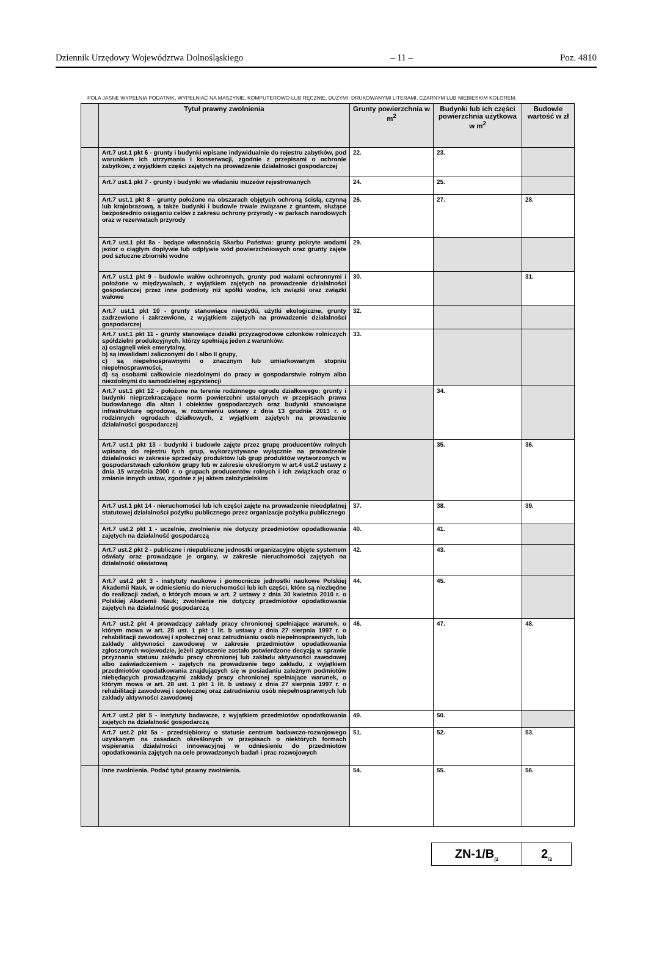Dziennik Urzędowy Województwa Dolnośląskiego – 11 – Poz. 4810
POLA JASNE WYPEŁNIA PODATNIK. WYPEŁNIAĆ NA MASZYNIE, KOMPUTEROWO LUB RĘCZNIE, DUŻYMI, DRUKOWANYMI LITERAMI, CZARNYM LUB NIEBIESKIM KOLOREM.
| | Tytuł prawny zwolnienia | Grunty powierzchnia w m<sup>2</sup> | Budynki lub ich części powierzchnia użytkowa w m<sup>2</sup> | Budowle wartość w zł |
| | Art.7 ust.1 pkt 6 - grunty i budynki wpisane indywidualnie do rejestru zabytków, pod warunkiem ich utrzymania i konserwacji, zgodnie z przepisami o ochronie zabytków, z wyjątkiem części zajętych na prowadzenie działalności gospodarczej | 22. | 23. | |
| | Art.7 ust.1 pkt 7 - grunty i budynki we władaniu muzeów rejestrowanych | 24. | 25. | |
| | Art.7 ust.1 pkt 8 - grunty położone na obszarach objętych ochroną ścisłą, czynną lub krajobrazową, a także budynki i budowle trwale związane z gruntem, służące bezpośrednio osiąganiu celów z zakresu ochrony przyrody - w parkach narodowych oraz w rezerwatach przyrody | 26. | 27. | 28. |
| | Art.7 ust.1 pkt 8a - będące własnością Skarbu Państwa: grunty pokryte wodami jezior o ciągłym dopływie lub odpływie wód powierzchniowych oraz grunty zajęte pod sztuczne zbiorniki wodne | 29. | | |
| | Art.7 ust.1 pkt 9 - budowle wałów ochronnych, grunty pod wałami ochronnymi i położone w międzywalach, z wyjątkiem zajętych na prowadzenie działalności gospodarczej przez inne podmioty niż spółki wodne, ich związki oraz związki wałowe | 30. | | 31. |
| | Art.7 ust.1 pkt 10 - grunty stanowiące nieużytki, użytki ekologiczne, grunty zadrzewione i zakrzewione, z wyjątkiem zajętych na prowadzenie działalności gospodarczej | 32. | | |
| | Art.7 ust.1 pkt 11 - grunty stanowiące działki przyzagrodowe członków rolniczych spółdzielni produkcyjnych, którzy spełniają jeden z warunków: a) osiągnęli wiek emerytalny, b) są inwalidami zaliczonymi do I albo II grupy, c) są niepełnosprawnymi o znacznym lub umiarkowanym stopniu niepełnosprawności, d) są osobami całkowicie niezdolnymi do pracy w gospodarstwie rolnym albo niezdolnymi do samodzielnej egzystencji | 33. | | |
| | Art.7 ust.1 pkt 12 - położone na terenie rodzinnego ogrodu działkowego: grunty i budynki nieprzekraczające norm powierzchni ustalonych w przepisach prawa budowlanego dla altan i obiektów gospodarczych oraz budynki stanowiące infrastrukturę ogrodową, w rozumieniu ustawy z dnia 13 grudnia 2013 r. o rodzinnych ogrodach działkowych, z wyjątkiem zajętych na prowadzenie działalności gospodarczej | | 34. | |
| | Art.7 ust.1 pkt 13 - budynki i budowle zajęte przez grupę producentów rolnych wpisaną do rejestru tych grup, wykorzystywane wyłącznie na prowadzenie działalności w zakresie sprzedaży produktów lub grup produktów wytworzonych w gospodarstwach członków grupy lub w zakresie określonym w art.4 ust.2 ustawy z dnia 15 września 2000 r. o grupach producentów rolnych i ich związkach oraz o zmianie innych ustaw, zgodnie z jej aktem założycielskim | | 35. | 36. |
| | Art.7 ust.1 pkt 14 - nieruchomości lub ich części zajęte na prowadzenie nieodpłatnej statutowej działalności pożytku publicznego przez organizacje pożytku publicznego | 37. | 38. | 39. |
| | Art.7 ust.2 pkt 1 - uczelnie, zwolnienie nie dotyczy przedmiotów opodatkowania zajętych na działalność gospodarczą | 40. | 41. | |
| | Art.7 ust.2 pkt 2 - publiczne i niepubliczne jednostki organizacyjne objęte systemem oświaty oraz prowadzące je organy, w zakresie nieruchomości zajętych na działalność oświatową | 42. | 43. | |
| | Art.7 ust.2 pkt 3 - instytuty naukowe i pomocnicze jednostki naukowe Polskiej Akademii Nauk, w odniesieniu do nieruchomości lub ich części, które są niezbędne do realizacji zadań, o których mowa w art. 2 ustawy z dnia 30 kwietnia 2010 r. o Polskiej Akademii Nauk; zwolnienie nie dotyczy przedmiotów opodatkowania zajętych na działalność gospodarczą | 44. | 45. | |
| | Art.7 ust.2 pkt 4 prowadzący zakłady pracy chronionej spełniające warunek, o którym mowa w art. 28 ust. 1 pkt 1 lit. b ustawy z dnia 27 sierpnia 1997 r. o rehabilitacji zawodowej i społecznej oraz zatrudnianiu osób niepełnosprawnych, lub zakłady aktywności zawodowej w zakresie przedmiotów opodatkowania zgłoszonych wojewodzie, jeżeli zgłoszenie zostało potwierdzone decyzją w sprawie przyznania statusu zakładu pracy chronionej lub zakładu aktywności zawodowej albo zaświadczeniem - zajętych na prowadzenie tego zakładu, z wyjątkiem przedmiotów opodatkowania znajdujących się w posiadaniu zależnym podmiotów niebędących prowadzącymi zakłady pracy chronionej spełniające warunek, o którym mowa w art. 28 ust. 1 pkt 1 lit. b ustawy z dnia 27 sierpnia 1997 r. o rehabilitacji zawodowej i społecznej oraz zatrudnianiu osób niepełnosprawnych lub zakłady aktywności zawodowej | 46. | 47. | 48. |
| | Art.7 ust.2 pkt 5 - instytuty badawcze, z wyjątkiem przedmiotów opodatkowania zajętych na działalność gospodarczą | 49. | 50. | |
| | Art.7 ust.2 pkt 5a - przedsiębiorcy o statusie centrum badawczo-rozwojowego uzyskanym na zasadach określonych w przepisach o niektórych formach wspierania działalności innowacyjnej w odniesieniu do przedmiotów opodatkowania zajętych na cele prowadzonych badań i prac rozwojowych | 51. | 52. | 53. |
| | Inne zwolnienia. Podać tytuł prawny zwolnienia. | 54. | 55. | 56. |
| ZN-1/B<sub>(2</sub> | 2<sub>/2</sub> |